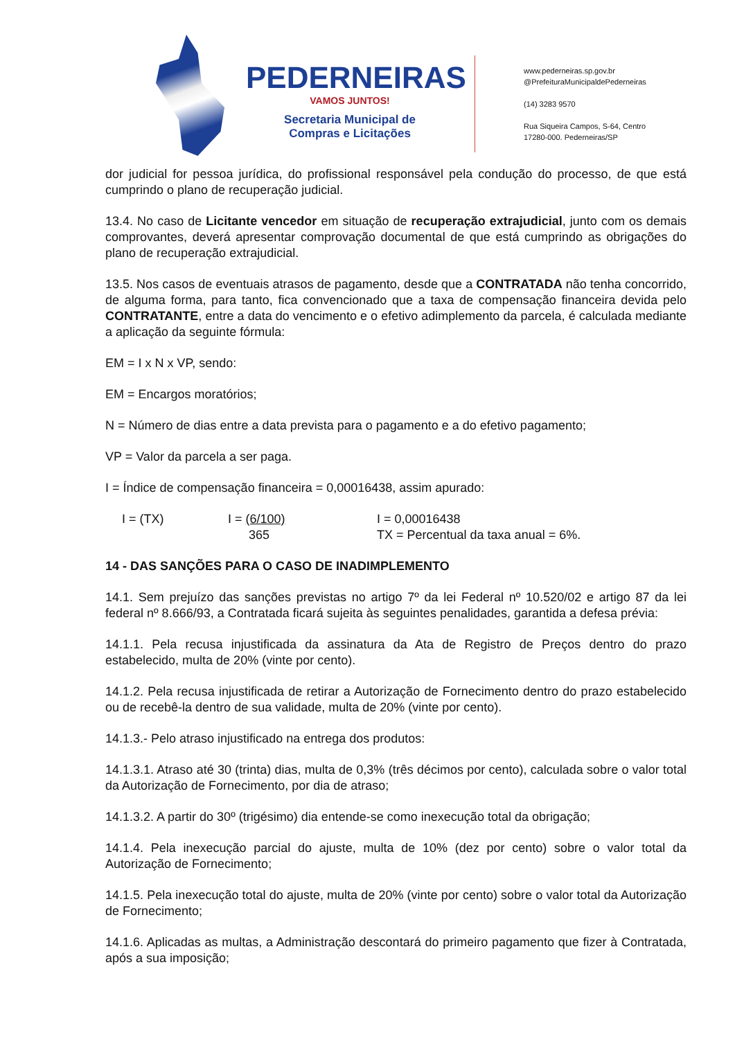PEDERNEIRAS
VAMOS JUNTOS!
Secretaria Municipal de
Compras e Licitações
www.pederneiras.sp.gov.br
@PrefeituraMunicipaldePederneiras
(14) 3283 9570
Rua Siqueira Campos, S-64, Centro
17280-000. Pederneiras/SP
dor judicial for pessoa jurídica, do profissional responsável pela condução do processo, de que está cumprindo o plano de recuperação judicial.
13.4. No caso de Licitante vencedor em situação de recuperação extrajudicial, junto com os demais comprovantes, deverá apresentar comprovação documental de que está cumprindo as obrigações do plano de recuperação extrajudicial.
13.5. Nos casos de eventuais atrasos de pagamento, desde que a CONTRATADA não tenha concorrido, de alguma forma, para tanto, fica convencionado que a taxa de compensação financeira devida pelo CONTRATANTE, entre a data do vencimento e o efetivo adimplemento da parcela, é calculada mediante a aplicação da seguinte fórmula:
EM = I x N x VP, sendo:
EM = Encargos moratórios;
N = Número de dias entre a data prevista para o pagamento e a do efetivo pagamento;
VP = Valor da parcela a ser paga.
I = Índice de compensação financeira = 0,00016438, assim apurado:
I = (TX) I = (6/100)
365
I = 0,00016438
TX = Percentual da taxa anual = 6%.
14 - DAS SANÇÕES PARA O CASO DE INADIMPLEMENTO
14.1. Sem prejuízo das sanções previstas no artigo 7º da lei Federal nº 10.520/02 e artigo 87 da lei federal nº 8.666/93, a Contratada ficará sujeita às seguintes penalidades, garantida a defesa prévia:
14.1.1. Pela recusa injustificada da assinatura da Ata de Registro de Preços dentro do prazo estabelecido, multa de 20% (vinte por cento).
14.1.2. Pela recusa injustificada de retirar a Autorização de Fornecimento dentro do prazo estabelecido ou de recebê-la dentro de sua validade, multa de 20% (vinte por cento).
14.1.3.- Pelo atraso injustificado na entrega dos produtos:
14.1.3.1. Atraso até 30 (trinta) dias, multa de 0,3% (três décimos por cento), calculada sobre o valor total da Autorização de Fornecimento, por dia de atraso;
14.1.3.2. A partir do 30º (trigésimo) dia entende-se como inexecução total da obrigação;
14.1.4. Pela inexecução parcial do ajuste, multa de 10% (dez por cento) sobre o valor total da Autorização de Fornecimento;
14.1.5. Pela inexecução total do ajuste, multa de 20% (vinte por cento) sobre o valor total da Autorização de Fornecimento;
14.1.6. Aplicadas as multas, a Administração descontará do primeiro pagamento que fizer à Contratada, após a sua imposição;